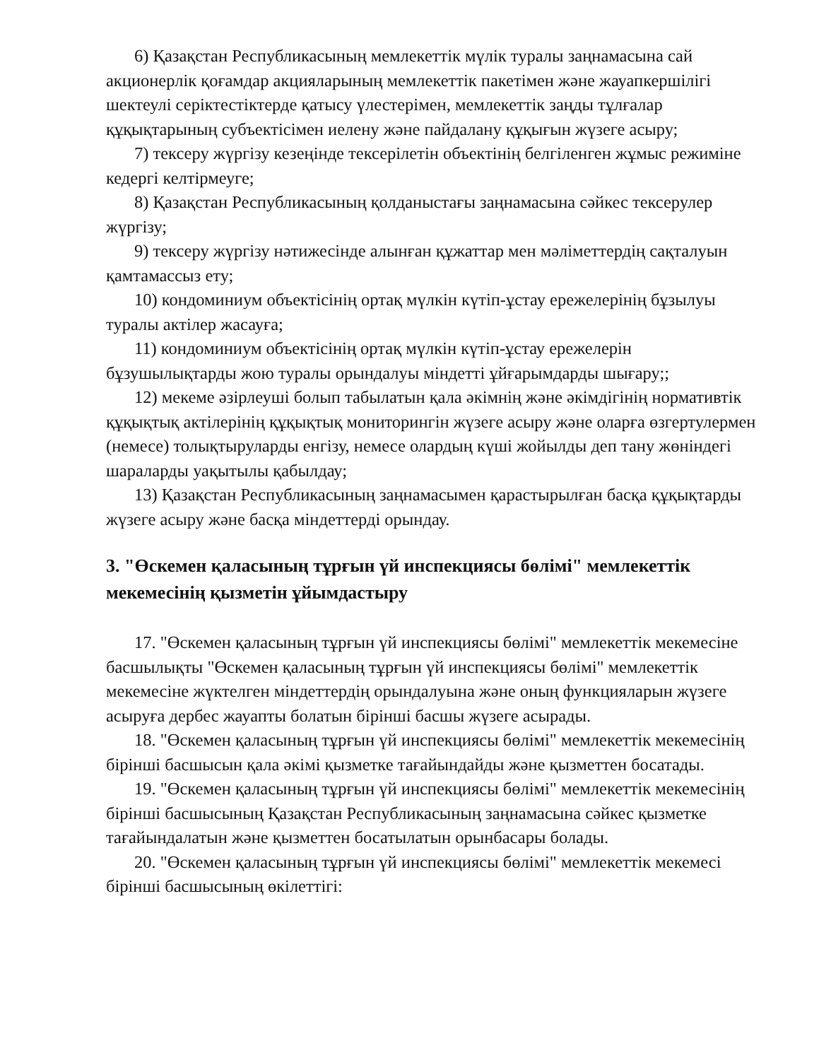6) Қазақстан Республикасының мемлекеттік мүлік туралы заңнамасына сай акционерлік қоғамдар акцияларының мемлекеттік пакетімен және жауапкершілігі шектеулі серіктестіктерде қатысу үлестерімен, мемлекеттік заңды тұлғалар құқықтарының субъектісімен иелену және пайдалану құқығын жүзеге асыру;
7) тексеру жүргізу кезеңінде тексерілетін объектінің белгіленген жұмыс режиміне кедергі келтірмеуге;
8) Қазақстан Республикасының қолданыстағы заңнамасына сәйкес тексерулер жүргізу;
9) тексеру жүргізу нәтижесінде алынған құжаттар мен мәліметтердің сақталуын қамтамассыз ету;
10) кондоминиум объектісінің ортақ мүлкін күтіп-ұстау ережелерінің бұзылуы туралы актілер жасауға;
11) кондоминиум объектісінің ортақ мүлкін күтіп-ұстау ережелерін бұзушылықтарды жою туралы орындалуы міндетті ұйғарымдарды шығару;;
12) мекеме әзірлеуші болып табылатын қала әкімнің және әкімдігінің нормативтік құқықтық актілерінің құқықтық мониторингін жүзеге асыру және оларға өзгертулермен (немесе) толықтыруларды енгізу, немесе олардың күші жойылды деп тану жөніндегі шараларды уақытылы қабылдау;
13) Қазақстан Республикасының заңнамасымен қарастырылған басқа құқықтарды жүзеге асыру және басқа міндеттерді орындау.
3. "Өскемен қаласының тұрғын үй инспекциясы бөлімі" мемлекеттік мекемесінің қызметін ұйымдастыру
17. "Өскемен қаласының тұрғын үй инспекциясы бөлімі" мемлекеттік мекемесіне басшылықты "Өскемен қаласының тұрғын үй инспекциясы бөлімі" мемлекеттік мекемесіне жүктелген міндеттердің орындалуына және оның функцияларын жүзеге асыруға дербес жауапты болатын бірінші басшы жүзеге асырады.
18. "Өскемен қаласының тұрғын үй инспекциясы бөлімі" мемлекеттік мекемесінің бірінші басшысын қала әкімі қызметке тағайындайды және қызметтен босатады.
19. "Өскемен қаласының тұрғын үй инспекциясы бөлімі" мемлекеттік мекемесінің бірінші басшысының Қазақстан Республикасының заңнамасына сәйкес қызметке тағайындалатын және қызметтен босатылатын орынбасары болады.
20. "Өскемен қаласының тұрғын үй инспекциясы бөлімі" мемлекеттік мекемесі бірінші басшысының өкілеттігі: